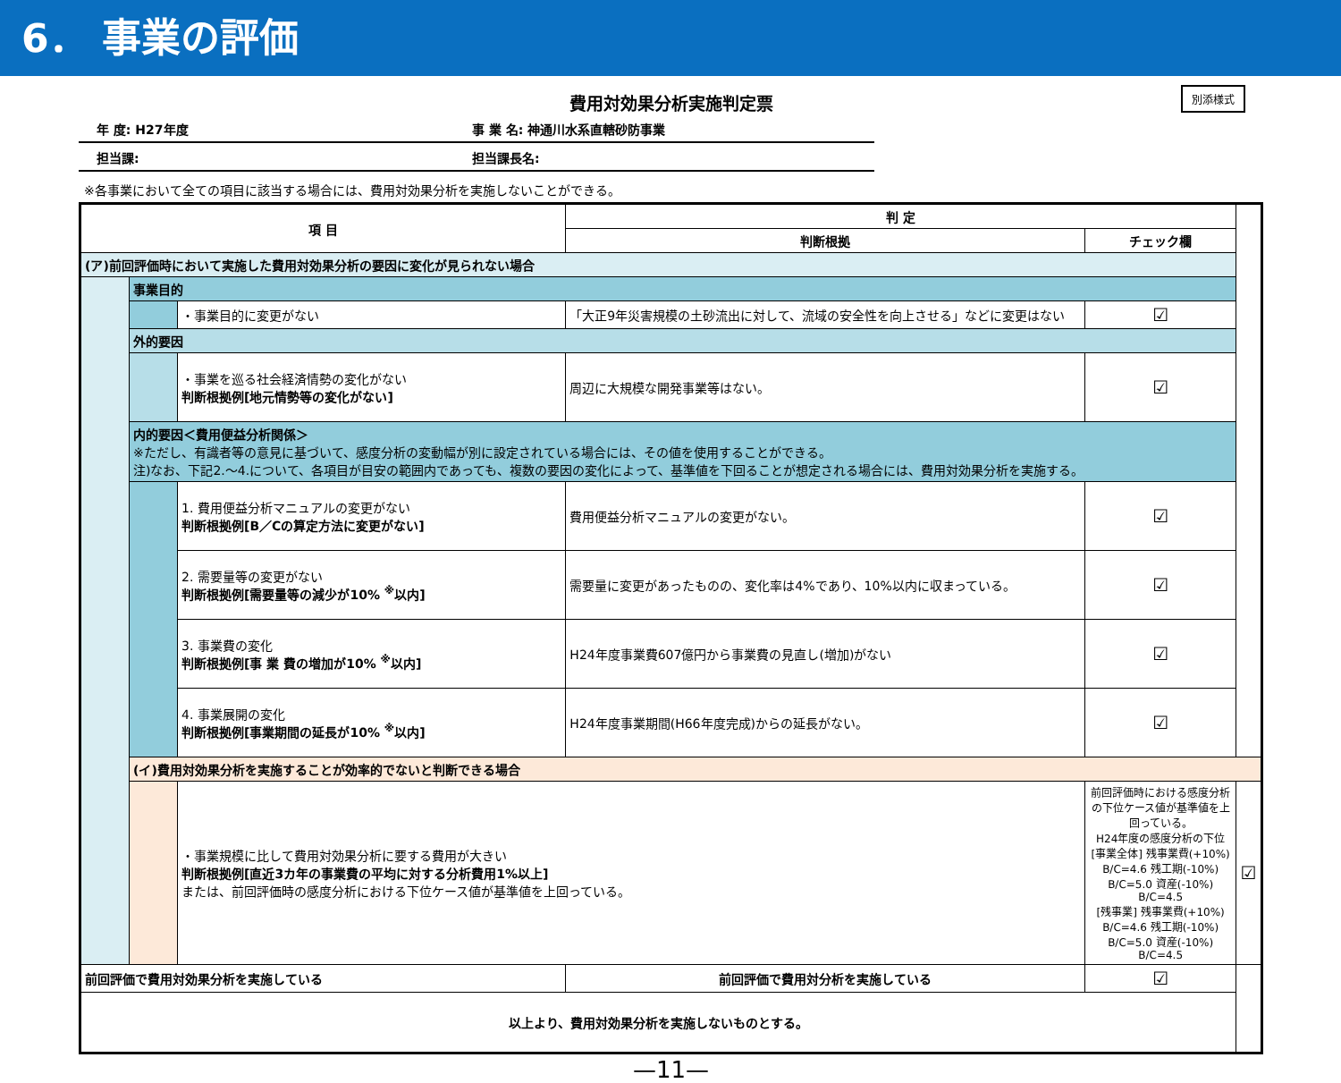6． 事業の評価
費用対効果分析実施判定票 別添様式
年 度: H27年度 事 業 名: 神通川水系直轄砂防事業
担当課: 担当課長名:
※各事業において全ての項目に該当する場合には、費用対効果分析を実施しないことができる。
| 項 目 | | | 判 定 | | |
| --- | --- | --- | --- | --- | --- |
| | | | 判断根拠 | チェック欄 | |
| (ア)前回評価時において実施した費用対効果分析の要因に変化が見られない場合 | | | | | |
| | 事業目的 | | | | |
| | | ・事業目的に変更がない | 「大正9年災害規模の土砂流出に対して、流域の安全性を向上させる」などに変更はない | ☑ | |
| | 外的要因 | | | | |
| | | ・事業を巡る社会経済情勢の変化がない 判断根拠例[地元情勢等の変化がない] | 周辺に大規模な開発事業等はない。 | ☑ | |
| | 内的要因＜費用便益分析関係＞ ※ただし、有識者等の意見に基づいて、感度分析の変動幅が別に設定されている場合には、その値を使用することができる。 注)なお、下記2.～4.について、各項目が目安の範囲内であっても、複数の要因の変化によって、基準値を下回ることが想定される場合には、費用対効果分析を実施する。 | | | | |
| | | 1. 費用便益分析マニュアルの変更がない 判断根拠例[B／Cの算定方法に変更がない] | 費用便益分析マニュアルの変更がない。 | ☑ | |
| | | 2. 需要量等の変更がない 判断根拠例[需要量等の減少が10% <sup>※</sup>以内] | 需要量に変更があったものの、変化率は4%であり、10%以内に収まっている。 | ☑ | |
| | | 3. 事業費の変化 判断根拠例[事 業 費の増加が10% <sup>※</sup>以内] | H24年度事業費607億円から事業費の見直し(増加)がない | ☑ | |
| | | 4. 事業展開の変化 判断根拠例[事業期間の延長が10% <sup>※</sup>以内] | H24年度事業期間(H66年度完成)からの延長がない。 | ☑ | |
| | (イ)費用対効果分析を実施することが効率的でないと判断できる場合 | | | | |
| | | ・事業規模に比して費用対効果分析に要する費用が大きい 判断根拠例[直近3カ年の事業費の平均に対する分析費用1%以上] または、前回評価時の感度分析における下位ケース値が基準値を上回っている。 | | 前回評価時における感度分析の下位ケース値が基準値を上回っている。 H24年度の感度分析の下位 [事業全体] 残事業費(+10%) B/C=4.6 残工期(-10%) B/C=5.0 資産(-10%) B/C=4.5 [残事業] 残事業費(+10%) B/C=4.6 残工期(-10%) B/C=5.0 資産(-10%) B/C=4.5 | ☑ |
| 前回評価で費用対効果分析を実施している | | | 前回評価で費用対分析を実施している | ☑ | |
| 以上より、費用対効果分析を実施しないものとする。 | | | | | |
—11—